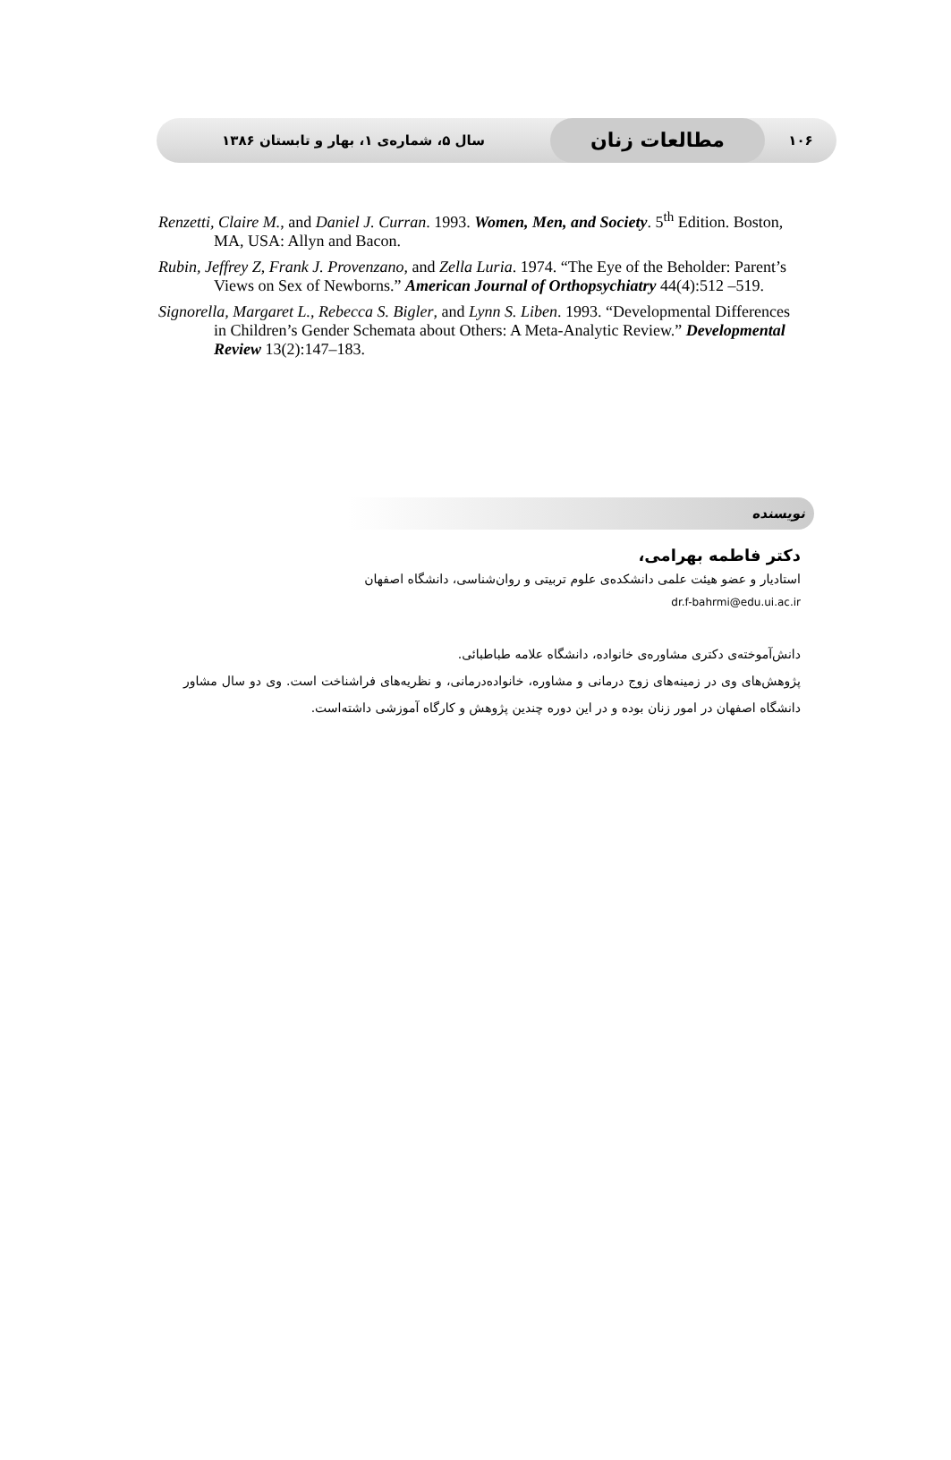۱۰۶ مطالعات زنان سال ۵، شماره‌ی ۱، بهار و تابستان ۱۳۸۶
Renzetti, Claire M., and Daniel J. Curran. 1993. Women, Men, and Society. 5<sup>th</sup> Edition. Boston, MA, USA: Allyn and Bacon.
Rubin, Jeffrey Z, Frank J. Provenzano, and Zella Luria. 1974. “The Eye of the Beholder: Parent’s Views on Sex of Newborns.” American Journal of Orthopsychiatry 44(4):512 –519.
Signorella, Margaret L., Rebecca S. Bigler, and Lynn S. Liben. 1993. “Developmental Differences in Children’s Gender Schemata about Others: A Meta-Analytic Review.” Developmental Review 13(2):147–183.
نویسنده
دکتر فاطمه بهرامی،
استادیار و عضو هیئت علمی دانشکده‌ی علوم تربیتی و روان‌شناسی، دانشگاه اصفهان
dr.f-bahrmi@edu.ui.ac.ir
دانش‌آموخته‌ی دکتری مشاوره‌ی خانواده، دانشگاه علامه طباطبائی.
پژوهش‌های وی در زمینه‌های زوج درمانی و مشاوره، خانواده‌درمانی، و نظریه‌های فراشناخت است. وی دو سال مشاور دانشگاه اصفهان در امور زنان بوده و در این دوره چندین پژوهش و کارگاه آموزشی داشته‌است.